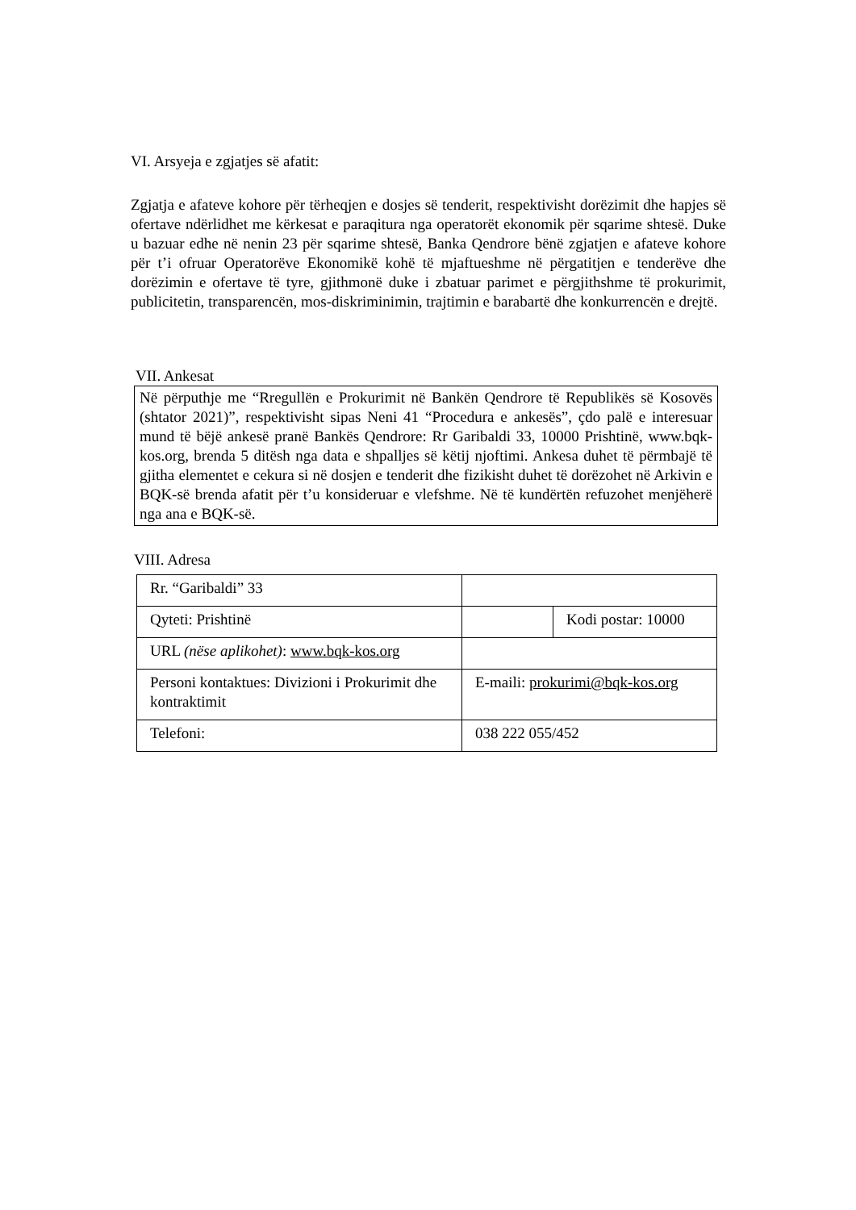VI. Arsyeja e zgjatjes së afatit:
Zgjatja e afateve kohore për tërheqjen e dosjes së tenderit, respektivisht dorëzimit dhe hapjes së ofertave ndërlidhet me kërkesat e paraqitura nga operatorët ekonomik për sqarime shtesë. Duke u bazuar edhe në nenin 23 për sqarime shtesë, Banka Qendrore bënë zgjatjen e afateve kohore për t’i ofruar Operatorëve Ekonomikë kohë të mjaftueshme në përgatitjen e tenderëve dhe dorëzimin e ofertave të tyre, gjithmonë duke i zbatuar parimet e përgjithshme të prokurimit, publicitetin, transparencën, mos-diskriminimin, trajtimin e barabartë dhe konkurrencën e drejtë.
VII. Ankesat
Në përputhje me “Rregullën e Prokurimit në Bankën Qendrore të Republikës së Kosovës (shtator 2021)”, respektivisht sipas Neni 41 “Procedura e ankesës”, çdo palë e interesuar mund të bëjë ankesë pranë Bankës Qendrore: Rr Garibaldi 33, 10000 Prishtinë, www.bqk-kos.org, brenda 5 ditësh nga data e shpalljes së këtij njoftimi. Ankesa duhet të përmbajë të gjitha elementet e cekura si në dosjen e tenderit dhe fizikisht duhet të dorëzohet në Arkivin e BQK-së brenda afatit për t’u konsideruar e vlefshme. Në të kundërtën refuzohet menjëherë nga ana e BQK-së.
VIII. Adresa
| Rr. “Garibaldi” 33 | | |
| Qyteti: Prishtinë | | Kodi postar: 10000 |
| URL (nëse aplikohet) : www.bqk-kos.org | | |
| Personi kontaktues: Divizioni i Prokurimit dhe kontraktimit | E-maili: prokurimi@bqk-kos.org | |
| Telefoni: | 038 222 055/452 | |